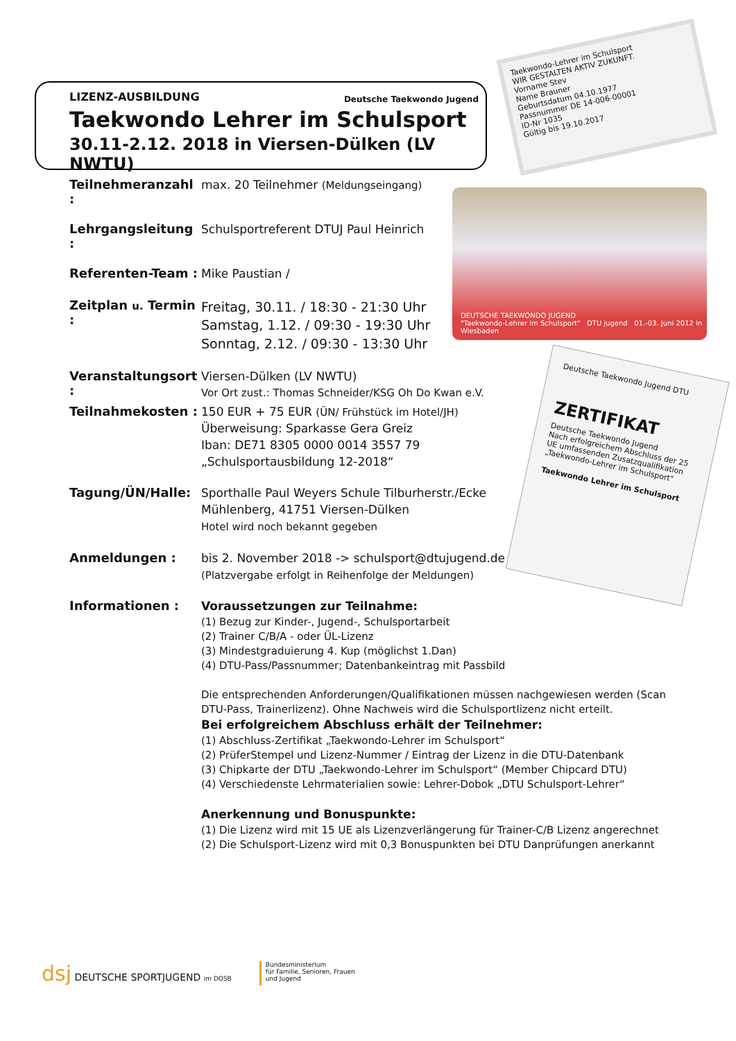LIZENZ-AUSBILDUNG Deutsche Taekwondo Jugend
Taekwondo Lehrer im Schulsport
30.11-2.12. 2018 in Viersen-Dülken (LV NWTU)
Taekwondo-Lehrer im Schulsport
WIR GESTALTEN AKTIV ZUKUNFT.
Vorname Stev
Name Brauner
Geburtsdatum 04.10.1977
Passnummer DE 14-006-00001
ID-Nr 1035
Gültig bis 19.10.2017
DEUTSCHE TAEKWONDO JUGEND
"Taekwondo-Lehrer im Schulsport" DTU jugend 01.-03. Juni 2012 in Wiesbaden
Deutsche Taekwondo Jugend DTU
ZERTIFIKAT
Deutsche Taekwondo Jugend
Nach erfolgreichem Abschluss der 25 UE umfassenden Zusatzqualifikation „Taekwondo-Lehrer im Schulsport"
Taekwondo Lehrer im Schulsport
Teilnehmeranzahl :
max. 20 Teilnehmer (Meldungseingang)
Lehrgangsleitung :
Schulsportreferent DTUJ Paul Heinrich
Referenten-Team :
Mike Paustian /
Zeitplan u. Termin :
Freitag, 30.11. / 18:30 - 21:30 Uhr
Samstag, 1.12. / 09:30 - 19:30 Uhr
Sonntag, 2.12. / 09:30 - 13:30 Uhr
Veranstaltungsort :
Viersen-Dülken (LV NWTU)
Vor Ort zust.: Thomas Schneider/KSG Oh Do Kwan e.V.
Teilnahmekosten :
150 EUR + 75 EUR (ÜN/ Frühstück im Hotel/JH)
Überweisung: Sparkasse Gera Greiz
Iban: DE71 8305 0000 0014 3557 79
„Schulsportausbildung 12-2018“
Tagung/ÜN/Halle:
Sporthalle Paul Weyers Schule Tilburherstr./Ecke
Mühlenberg, 41751 Viersen-Dülken
Hotel wird noch bekannt gegeben
Anmeldungen :
bis 2. November 2018 -> schulsport@dtujugend.de
(Platzvergabe erfolgt in Reihenfolge der Meldungen)
Informationen :
Voraussetzungen zur Teilnahme:
(1) Bezug zur Kinder-, Jugend-, Schulsportarbeit
(2) Trainer C/B/A - oder ÜL-Lizenz
(3) Mindestgraduierung 4. Kup (möglichst 1.Dan)
(4) DTU-Pass/Passnummer; Datenbankeintrag mit Passbild
Die entsprechenden Anforderungen/Qualifikationen müssen nachgewiesen werden (Scan DTU-Pass, Trainerlizenz). Ohne Nachweis wird die Schulsportlizenz nicht erteilt.
Bei erfolgreichem Abschluss erhält der Teilnehmer:
(1) Abschluss-Zertifikat „Taekwondo-Lehrer im Schulsport“
(2) PrüferStempel und Lizenz-Nummer / Eintrag der Lizenz in die DTU-Datenbank
(3) Chipkarte der DTU „Taekwondo-Lehrer im Schulsport“ (Member Chipcard DTU)
(4) Verschiedenste Lehrmaterialien sowie: Lehrer-Dobok „DTU Schulsport-Lehrer“
Anerkennung und Bonuspunkte:
(1) Die Lizenz wird mit 15 UE als Lizenzverlängerung für Trainer-C/B Lizenz angerechnet
(2) Die Schulsport-Lizenz wird mit 0,3 Bonuspunkten bei DTU Danprüfungen anerkannt
dsj DEUTSCHE SPORTJUGEND im DOSB
Bundesministerium
für Familie, Senioren, Frauen
und Jugend